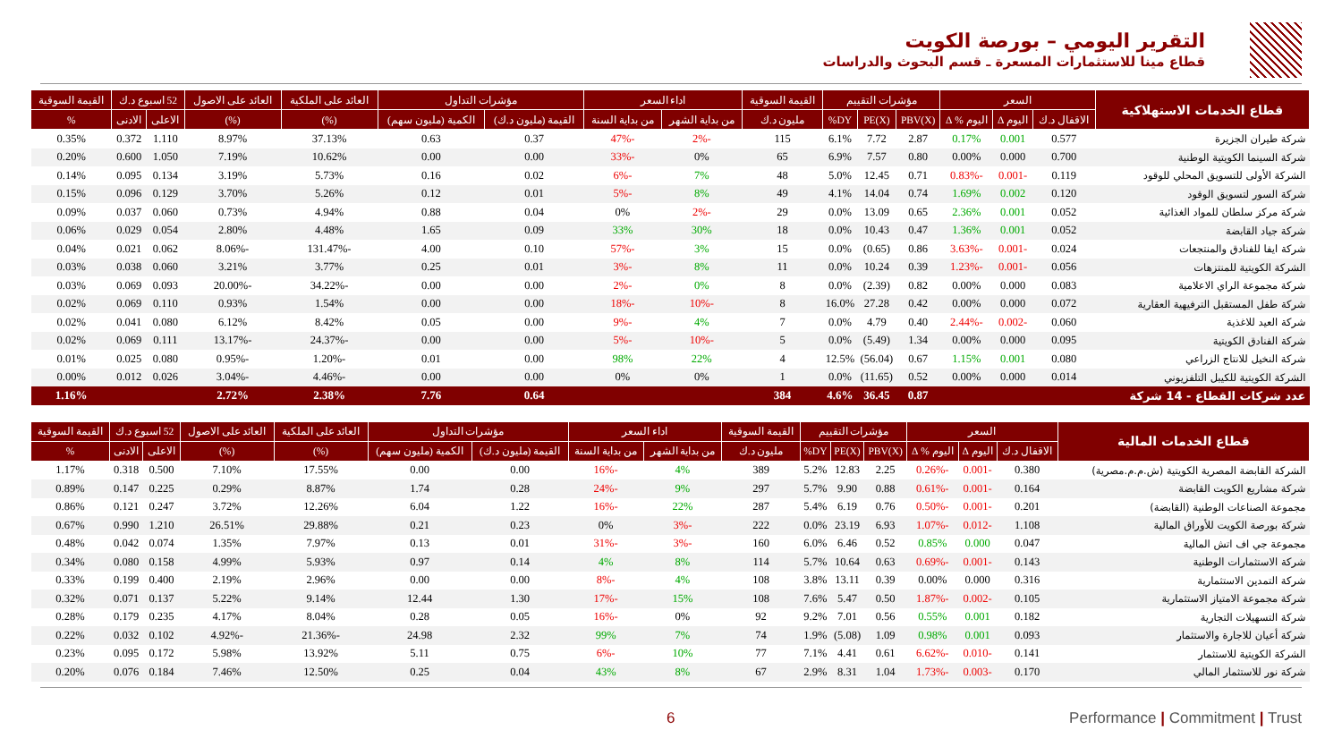التقرير اليومي – بورصة الكويت
قطاع مينا للاستثمارات المسعرة ـ قسم البحوث والدراسات
| قطاع الخدمات الاستهلاكية | السعر | | | مؤشرات التقييم | | | القيمة السوقية | اداء السعر | | مؤشرات التداول | | العائد على الملكية | العائد على الاصول | 52 اسبوع د.ك | | القيمة السوقية |
| --- | --- | --- | --- | --- | --- | --- | --- | --- | --- | --- | --- | --- | --- | --- | --- | --- |
| | الاقفال د.ك | اليوم Δ | اليوم % Δ | PBV(X) | PE(X) | DY% | مليون د.ك | من بداية الشهر | من بداية السنة | القيمة (مليون د.ك) | الكمية (مليون سهم) | (%) | (%) | الاعلى | الادنى | % |
| شركة طيران الجزيرة | 0.577 | 0.001 | 0.17% | 2.87 | 7.72 | 6.1% | 115 | -2% | -47% | 0.37 | 0.63 | 37.13% | 8.97% | 1.110 | 0.372 | 0.35% |
| شركة السينما الكويتية الوطنية | 0.700 | 0.000 | 0.00% | 0.80 | 7.57 | 6.9% | 65 | 0% | -33% | 0.00 | 0.00 | 10.62% | 7.19% | 1.050 | 0.600 | 0.20% |
| الشركة الأولى للتسويق المحلي للوقود | 0.119 | -0.001 | -0.83% | 0.71 | 12.45 | 5.0% | 48 | 7% | -6% | 0.02 | 0.16 | 5.73% | 3.19% | 0.134 | 0.095 | 0.14% |
| شركة السور لتسويق الوقود | 0.120 | 0.002 | 1.69% | 0.74 | 14.04 | 4.1% | 49 | 8% | -5% | 0.01 | 0.12 | 5.26% | 3.70% | 0.129 | 0.096 | 0.15% |
| شركة مركز سلطان للمواد الغذائية | 0.052 | 0.001 | 2.36% | 0.65 | 13.09 | 0.0% | 29 | -2% | 0% | 0.04 | 0.88 | 4.94% | 0.73% | 0.060 | 0.037 | 0.09% |
| شركة جياد القابضة | 0.052 | 0.001 | 1.36% | 0.47 | 10.43 | 0.0% | 18 | 30% | 33% | 0.09 | 1.65 | 4.48% | 2.80% | 0.054 | 0.029 | 0.06% |
| شركة ايفا للفنادق والمنتجعات | 0.024 | -0.001 | -3.63% | 0.86 | (0.65) | 0.0% | 15 | 3% | -57% | 0.10 | 4.00 | -131.47% | -8.06% | 0.062 | 0.021 | 0.04% |
| الشركة الكويتية للمنتزهات | 0.056 | -0.001 | -1.23% | 0.39 | 10.24 | 0.0% | 11 | 8% | -3% | 0.01 | 0.25 | 3.77% | 3.21% | 0.060 | 0.038 | 0.03% |
| شركة مجموعة الراي الاعلامية | 0.083 | 0.000 | 0.00% | 0.82 | (2.39) | 0.0% | 8 | 0% | -2% | 0.00 | 0.00 | -34.22% | -20.00% | 0.093 | 0.069 | 0.03% |
| شركة طفل المستقبل الترفيهية العقارية | 0.072 | 0.000 | 0.00% | 0.42 | 27.28 | 16.0% | 8 | -10% | -18% | 0.00 | 0.00 | 1.54% | 0.93% | 0.110 | 0.069 | 0.02% |
| شركة العيد للاغذية | 0.060 | -0.002 | -2.44% | 0.40 | 4.79 | 0.0% | 7 | 4% | -9% | 0.00 | 0.05 | 8.42% | 6.12% | 0.080 | 0.041 | 0.02% |
| شركة الفنادق الكويتية | 0.095 | 0.000 | 0.00% | 1.34 | (5.49) | 0.0% | 5 | -10% | -5% | 0.00 | 0.00 | -24.37% | -13.17% | 0.111 | 0.069 | 0.02% |
| شركة النخيل للانتاج الزراعي | 0.080 | 0.001 | 1.15% | 0.67 | (56.04) | 12.5% | 4 | 22% | 98% | 0.00 | 0.01 | -1.20% | -0.95% | 0.080 | 0.025 | 0.01% |
| الشركة الكويتية للكيبل التلفزيوني | 0.014 | 0.000 | 0.00% | 0.52 | (11.65) | 0.0% | 1 | 0% | 0% | 0.00 | 0.00 | -4.46% | -3.04% | 0.026 | 0.012 | 0.00% |
| عدد شركات القطاع - 14 شركة | | | | 0.87 | 36.45 | 4.6% | 384 | | | 0.64 | 7.76 | 2.38% | 2.72% | | | 1.16% |
| قطاع الخدمات المالية | السعر | | | مؤشرات التقييم | | | القيمة السوقية | اداء السعر | | مؤشرات التداول | | العائد على الملكية | العائد على الاصول | 52 اسبوع د.ك | | القيمة السوقية |
| --- | --- | --- | --- | --- | --- | --- | --- | --- | --- | --- | --- | --- | --- | --- | --- | --- |
| | الاقفال د.ك | اليوم Δ | اليوم % Δ | PBV(X) | PE(X) | DY% | مليون د.ك | من بداية الشهر | من بداية السنة | القيمة (مليون د.ك) | الكمية (مليون سهم) | (%) | (%) | الاعلى | الادنى | % |
| الشركة القابضة المصرية الكويتية (ش.م.م.مصرية) | 0.380 | -0.001 | -0.26% | 2.25 | 12.83 | 5.2% | 389 | 4% | -16% | 0.00 | 0.00 | 17.55% | 7.10% | 0.500 | 0.318 | 1.17% |
| شركة مشاريع الكويت القابضة | 0.164 | -0.001 | -0.61% | 0.88 | 9.90 | 5.7% | 297 | 9% | -24% | 0.28 | 1.74 | 8.87% | 0.29% | 0.225 | 0.147 | 0.89% |
| مجموعة الصناعات الوطنية (القابضة) | 0.201 | -0.001 | -0.50% | 0.76 | 6.19 | 5.4% | 287 | 22% | -16% | 1.22 | 6.04 | 12.26% | 3.72% | 0.247 | 0.121 | 0.86% |
| شركة بورصة الكويت للأوراق المالية | 1.108 | -0.012 | -1.07% | 6.93 | 23.19 | 0.0% | 222 | -3% | 0% | 0.23 | 0.21 | 29.88% | 26.51% | 1.210 | 0.990 | 0.67% |
| مجموعة جي اف اتش المالية | 0.047 | 0.000 | 0.85% | 0.52 | 6.46 | 6.0% | 160 | -3% | -31% | 0.01 | 0.13 | 7.97% | 1.35% | 0.074 | 0.042 | 0.48% |
| شركة الاستثمارات الوطنية | 0.143 | -0.001 | -0.69% | 0.63 | 10.64 | 5.7% | 114 | 8% | 4% | 0.14 | 0.97 | 5.93% | 4.99% | 0.158 | 0.080 | 0.34% |
| شركة التمدين الاستثمارية | 0.316 | 0.000 | 0.00% | 0.39 | 13.11 | 3.8% | 108 | 4% | -8% | 0.00 | 0.00 | 2.96% | 2.19% | 0.400 | 0.199 | 0.33% |
| شركة مجموعة الامتياز الاستثمارية | 0.105 | -0.002 | -1.87% | 0.50 | 5.47 | 7.6% | 108 | 15% | -17% | 1.30 | 12.44 | 9.14% | 5.22% | 0.137 | 0.071 | 0.32% |
| شركة التسهيلات التجارية | 0.182 | 0.001 | 0.55% | 0.56 | 7.01 | 9.2% | 92 | 0% | -16% | 0.05 | 0.28 | 8.04% | 4.17% | 0.235 | 0.179 | 0.28% |
| شركة أعيان للاجارة والاستثمار | 0.093 | 0.001 | 0.98% | 1.09 | (5.08) | 1.9% | 74 | 7% | 99% | 2.32 | 24.98 | -21.36% | -4.92% | 0.102 | 0.032 | 0.22% |
| الشركة الكويتية للاستثمار | 0.141 | -0.010 | -6.62% | 0.61 | 4.41 | 7.1% | 77 | 10% | -6% | 0.75 | 5.11 | 13.92% | 5.98% | 0.172 | 0.095 | 0.23% |
| شركة نور للاستثمار المالي | 0.170 | -0.003 | -1.73% | 1.04 | 8.31 | 2.9% | 67 | 8% | 43% | 0.04 | 0.25 | 12.50% | 7.46% | 0.184 | 0.076 | 0.20% |
6 Performance | Commitment | Trust